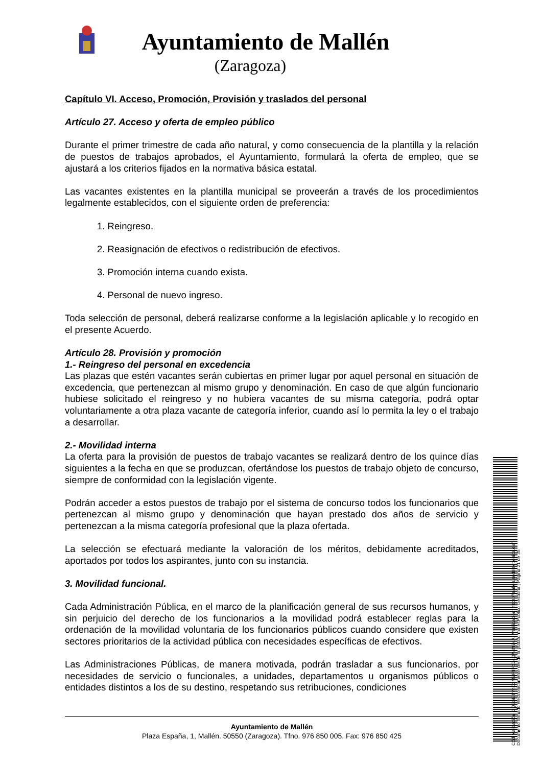Ayuntamiento de Mallén
(Zaragoza)
Capítulo VI. Acceso, Promoción, Provisión y traslados del personal
Artículo 27. Acceso y oferta de empleo público
Durante el primer trimestre de cada año natural, y como consecuencia de la plantilla y la relación de puestos de trabajos aprobados, el Ayuntamiento, formulará la oferta de empleo, que se ajustará a los criterios fijados en la normativa básica estatal.
Las vacantes existentes en la plantilla municipal se proveerán a través de los procedimientos legalmente establecidos, con el siguiente orden de preferencia:
1. Reingreso.
2. Reasignación de efectivos o redistribución de efectivos.
3. Promoción interna cuando exista.
4. Personal de nuevo ingreso.
Toda selección de personal, deberá realizarse conforme a la legislación aplicable y lo recogido en el presente Acuerdo.
Artículo 28. Provisión y promoción
1.- Reingreso del personal en excedencia
Las plazas que estén vacantes serán cubiertas en primer lugar por aquel personal en situación de excedencia, que pertenezcan al mismo grupo y denominación. En caso de que algún funcionario hubiese solicitado el reingreso y no hubiera vacantes de su misma categoría, podrá optar voluntariamente a otra plaza vacante de categoría inferior, cuando así lo permita la ley o el trabajo a desarrollar.
2.- Movilidad interna
La oferta para la provisión de puestos de trabajo vacantes se realizará dentro de los quince días siguientes a la fecha en que se produzcan, ofertándose los puestos de trabajo objeto de concurso, siempre de conformidad con la legislación vigente.
Podrán acceder a estos puestos de trabajo por el sistema de concurso todos los funcionarios que pertenezcan al mismo grupo y denominación que hayan prestado dos años de servicio y pertenezcan a la misma categoría profesional que la plaza ofertada.
La selección se efectuará mediante la valoración de los méritos, debidamente acreditados, aportados por todos los aspirantes, junto con su instancia.
3. Movilidad funcional.
Cada Administración Pública, en el marco de la planificación general de sus recursos humanos, y sin perjuicio del derecho de los funcionarios a la movilidad podrá establecer reglas para la ordenación de la movilidad voluntaria de los funcionarios públicos cuando considere que existen sectores prioritarios de la actividad pública con necesidades específicas de efectivos.
Las Administraciones Públicas, de manera motivada, podrán trasladar a sus funcionarios, por necesidades de servicio o funcionales, a unidades, departamentos u organismos públicos o entidades distintos a los de su destino, respetando sus retribuciones, condiciones
Cód. Validación: 3Q5GETY4C3M2FTPX34QA4N74A | Verificación: https://mallen.sedelectronica.es/
Documento firmado electrónicamente desde la plataforma esPublico Gestiona | Página 21 de 35
Ayuntamiento de Mallén
Plaza España, 1, Mallén. 50550 (Zaragoza). Tfno. 976 850 005. Fax: 976 850 425